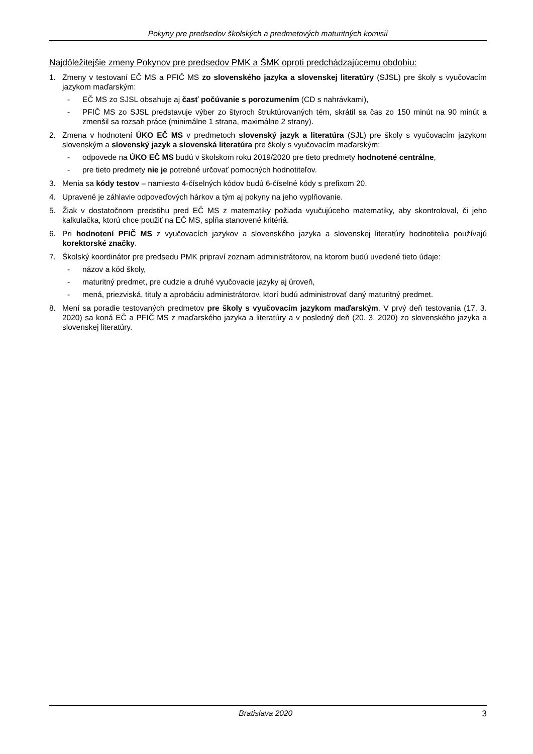Pokyny pre predsedov školských a predmetových maturitných komisií
Najdôležitejšie zmeny Pokynov pre predsedov PMK a ŠMK oproti predchádzajúcemu obdobiu:
1. Zmeny v testovaní EČ MS a PFIČ MS zo slovenského jazyka a slovenskej literatúry (SJSL) pre školy s vyučovacím jazykom maďarským:
- EČ MS zo SJSL obsahuje aj časť počúvanie s porozumením (CD s nahrávkami),
- PFIČ MS zo SJSL predstavuje výber zo štyroch štruktúrovaných tém, skrátil sa čas zo 150 minút na 90 minút a zmenšil sa rozsah práce (minimálne 1 strana, maximálne 2 strany).
2. Zmena v hodnotení ÚKO EČ MS v predmetoch slovenský jazyk a literatúra (SJL) pre školy s vyučovacím jazykom slovenským a slovenský jazyk a slovenská literatúra pre školy s vyučovacím maďarským:
- odpovede na ÚKO EČ MS budú v školskom roku 2019/2020 pre tieto predmety hodnotené centrálne,
- pre tieto predmety nie je potrebné určovať pomocných hodnotiteľov.
3. Menia sa kódy testov – namiesto 4-číselných kódov budú 6-číselné kódy s prefixom 20.
4. Upravené je záhlavie odpoveďových hárkov a tým aj pokyny na jeho vyplňovanie.
5. Žiak v dostatočnom predstihu pred EČ MS z matematiky požiada vyučujúceho matematiky, aby skontroloval, či jeho kalkulačka, ktorú chce použiť na EČ MS, spĺňa stanovené kritériá.
6. Pri hodnotení PFIČ MS z vyučovacích jazykov a slovenského jazyka a slovenskej literatúry hodnotitelia používajú korektorské značky.
7. Školský koordinátor pre predsedu PMK pripraví zoznam administrátorov, na ktorom budú uvedené tieto údaje:
- názov a kód školy,
- maturitný predmet, pre cudzie a druhé vyučovacie jazyky aj úroveň,
- mená, priezviská, tituly a aprobáciu administrátorov, ktorí budú administrovať daný maturitný predmet.
8. Mení sa poradie testovaných predmetov pre školy s vyučovacím jazykom maďarským. V prvý deň testovania (17. 3. 2020) sa koná EČ a PFIČ MS z maďarského jazyka a literatúry a v posledný deň (20. 3. 2020) zo slovenského jazyka a slovenskej literatúry.
Bratislava 2020 3